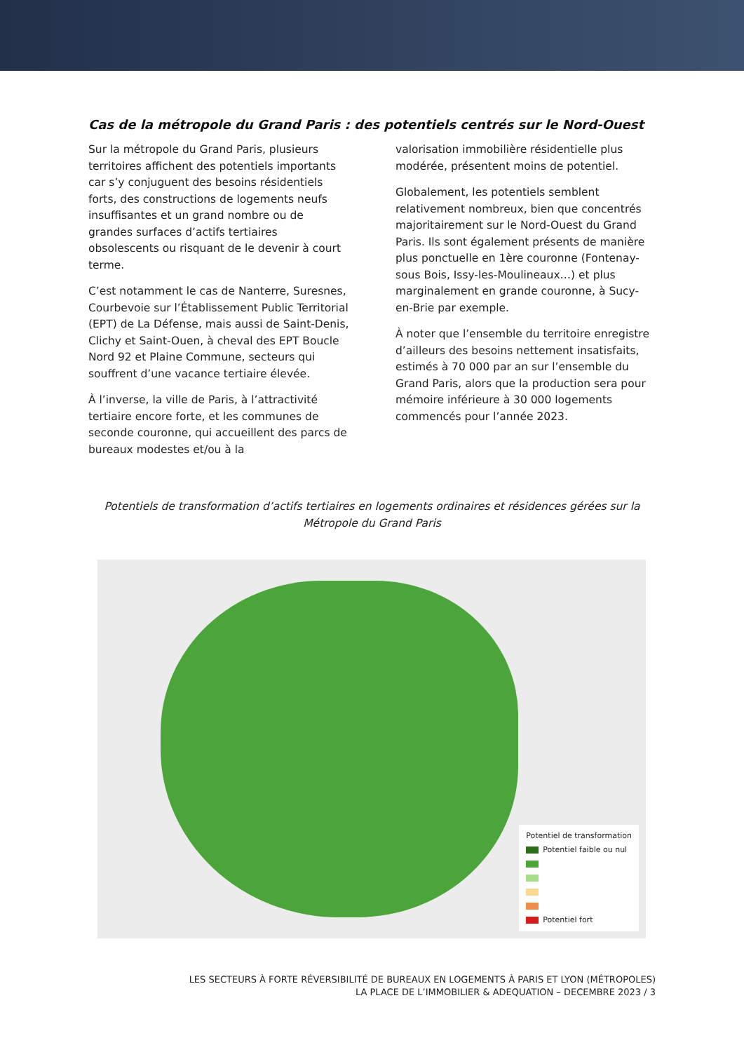Cas de la métropole du Grand Paris : des potentiels centrés sur le Nord-Ouest
Sur la métropole du Grand Paris, plusieurs territoires affichent des potentiels importants car s’y conjuguent des besoins résidentiels forts, des constructions de logements neufs insuffisantes et un grand nombre ou de grandes surfaces d’actifs tertiaires obsolescents ou risquant de le devenir à court terme.
C’est notamment le cas de Nanterre, Suresnes, Courbevoie sur l’Établissement Public Territorial (EPT) de La Défense, mais aussi de Saint-Denis, Clichy et Saint-Ouen, à cheval des EPT Boucle Nord 92 et Plaine Commune, secteurs qui souffrent d’une vacance tertiaire élevée.
À l’inverse, la ville de Paris, à l’attractivité tertiaire encore forte, et les communes de seconde couronne, qui accueillent des parcs de bureaux modestes et/ou à la
valorisation immobilière résidentielle plus modérée, présentent moins de potentiel.
Globalement, les potentiels semblent relativement nombreux, bien que concentrés majoritairement sur le Nord-Ouest du Grand Paris. Ils sont également présents de manière plus ponctuelle en 1ère couronne (Fontenay-sous Bois, Issy-les-Moulineaux…) et plus marginalement en grande couronne, à Sucy-en-Brie par exemple.
À noter que l’ensemble du territoire enregistre d’ailleurs des besoins nettement insatisfaits, estimés à 70 000 par an sur l’ensemble du Grand Paris, alors que la production sera pour mémoire inférieure à 30 000 logements commencés pour l’année 2023.
Potentiels de transformation d’actifs tertiaires en logements ordinaires et résidences gérées sur la Métropole du Grand Paris
Potentiel de transformation
Potentiel faible ou nul
Potentiel fort
LES SECTEURS À FORTE RÉVERSIBILITÉ DE BUREAUX EN LOGEMENTS À PARIS ET LYON (MÉTROPOLES)
LA PLACE DE L’IMMOBILIER & ADEQUATION – DECEMBRE 2023 / 3